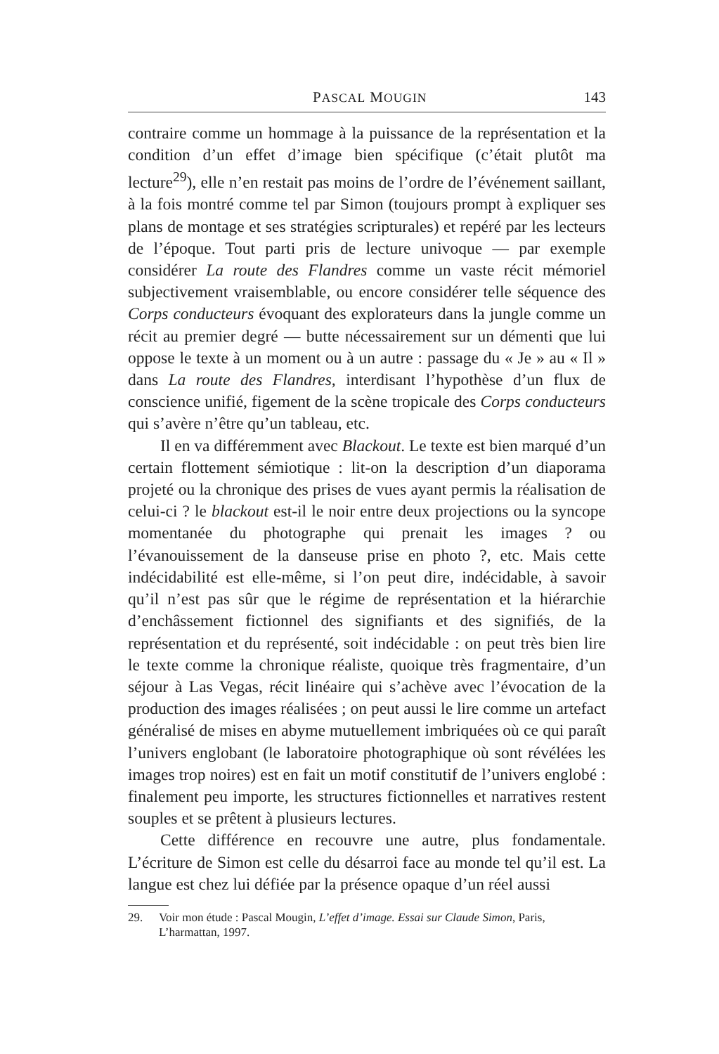PASCAL MOUGIN 143
contraire comme un hommage à la puissance de la représentation et la condition d’un effet d’image bien spécifique (c’était plutôt ma lecture<sup>29</sup>), elle n’en restait pas moins de l’ordre de l’événement saillant, à la fois montré comme tel par Simon (toujours prompt à expliquer ses plans de montage et ses stratégies scripturales) et repéré par les lecteurs de l’époque. Tout parti pris de lecture univoque — par exemple considérer La route des Flandres comme un vaste récit mémoriel subjectivement vraisemblable, ou encore considérer telle séquence des Corps conducteurs évoquant des explorateurs dans la jungle comme un récit au premier degré — butte nécessairement sur un démenti que lui oppose le texte à un moment ou à un autre : passage du « Je » au « Il » dans La route des Flandres, interdisant l’hypothèse d’un flux de conscience unifié, figement de la scène tropicale des Corps conducteurs qui s’avère n’être qu’un tableau, etc.
Il en va différemment avec Blackout. Le texte est bien marqué d’un certain flottement sémiotique : lit-on la description d’un diaporama projeté ou la chronique des prises de vues ayant permis la réalisation de celui-ci ? le blackout est-il le noir entre deux projections ou la syncope momentanée du photographe qui prenait les images ? ou l’évanouissement de la danseuse prise en photo ?, etc. Mais cette indécidabilité est elle-même, si l’on peut dire, indécidable, à savoir qu’il n’est pas sûr que le régime de représentation et la hiérarchie d’enchâssement fictionnel des signifiants et des signifiés, de la représentation et du représenté, soit indécidable : on peut très bien lire le texte comme la chronique réaliste, quoique très fragmentaire, d’un séjour à Las Vegas, récit linéaire qui s’achève avec l’évocation de la production des images réalisées ; on peut aussi le lire comme un artefact généralisé de mises en abyme mutuellement imbriquées où ce qui paraît l’univers englobant (le laboratoire photographique où sont révélées les images trop noires) est en fait un motif constitutif de l’univers englobé : finalement peu importe, les structures fictionnelles et narratives restent souples et se prêtent à plusieurs lectures.
Cette différence en recouvre une autre, plus fondamentale. L’écriture de Simon est celle du désarroi face au monde tel qu’il est. La langue est chez lui défiée par la présence opaque d’un réel aussi
29. Voir mon étude : Pascal Mougin, L’effet d’image. Essai sur Claude Simon, Paris, L’harmattan, 1997.